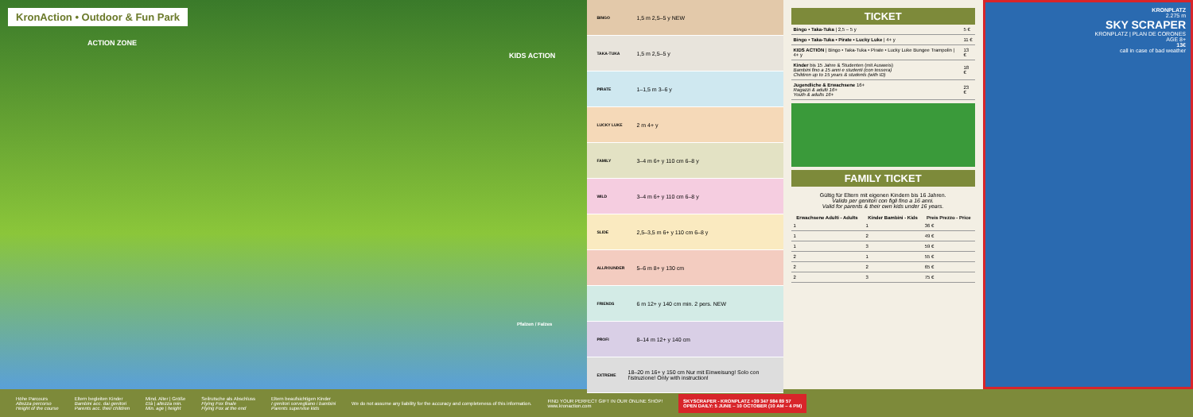KronAction • Outdoor & Fun Park
ACTION ZONE
KIDS ACTION
Pfalzen / Falzes
BINGO 1,5 m 2,5–5 y NEW
TAKA-TUKA 1,5 m 2,5–5 y
PIRATE 1–1,5 m 3–6 y
LUCKY LUKE 2 m 4+ y
FAMILY 3–4 m 6+ y 110 cm 6–8 y
WILD 3–4 m 6+ y 110 cm 6–8 y
SLIDE 2,5–3,5 m 6+ y 110 cm 6–8 y
ALLROUNDER 5–6 m 8+ y 130 cm
FRIENDS 6 m 12+ y 140 cm min. 2 pers. NEW
PROFI 8–14 m 12+ y 140 cm
EXTREME 18–20 m 16+ y 150 cm Nur mit Einweisung! Solo con l'istruzione! Only with instruction!
TICKET
| Bingo • Taka-Tuka / 2,5 – 5 y | 5 € |
| Bingo • Taka-Tuka • Pirate • Lucky Luke / 4+ y | 11 € |
| KIDS ACTION / Bingo • Taka-Tuka • Pirate • Lucky Luke Bungee Trampolin / 4+ y | 13 € |
| Kinder bis 15 Jahre & Studenten (mit Ausweis) Bambini fino a 15 anni e studenti (con tessera) Children up to 15 years & students (with ID) | 18 € |
| Jugendliche & Erwachsene 16+ Ragazzi & adulti 16+ Youth & adults 16+ | 23 € |
FAMILY TICKET
Gültig für Eltern mit eigenen Kindern bis 16 Jahren.
Valido per genitori con figli fino a 16 anni.
Valid for parents & their own kids under 16 years.
| Erwachsene Adulti - Adults | Kinder Bambini - Kids | Preis Prezzo - Price |
| --- | --- | --- |
| 1 | 1 | 36 € |
| 1 | 2 | 49 € |
| 1 | 3 | 59 € |
| 2 | 1 | 55 € |
| 2 | 2 | 65 € |
| 2 | 3 | 75 € |
KRONPLATZ
2.275 m
SKY SCRAPER
KRONPLATZ | PLAN DE CORONES
AGE 8+
13€
call in case of bad weather
Höhe Parcours
Altezza percorso
Height of the course Eltern begleiten Kinder
Bambini acc. dai genitori
Parents acc. their children Mind. Alter | Größe
Età | altezza min.
Min. age | height Seilrutsche als Abschluss
Flying Fox finale
Flying Fox at the end Eltern beaufsichtigen Kinder
I genitori sorvegliano i bambini
Parents supervise kids We do not assume any liability for the accuracy and completeness of this information. FIND YOUR PERFECT GIFT IN OUR ONLINE SHOP!
www.kronaction.com SKYSCRAPER - KRONPLATZ +39 347 984 89 57
OPEN DAILY: 5 JUNE – 10 OCTOBER (10 AM – 4 PM)